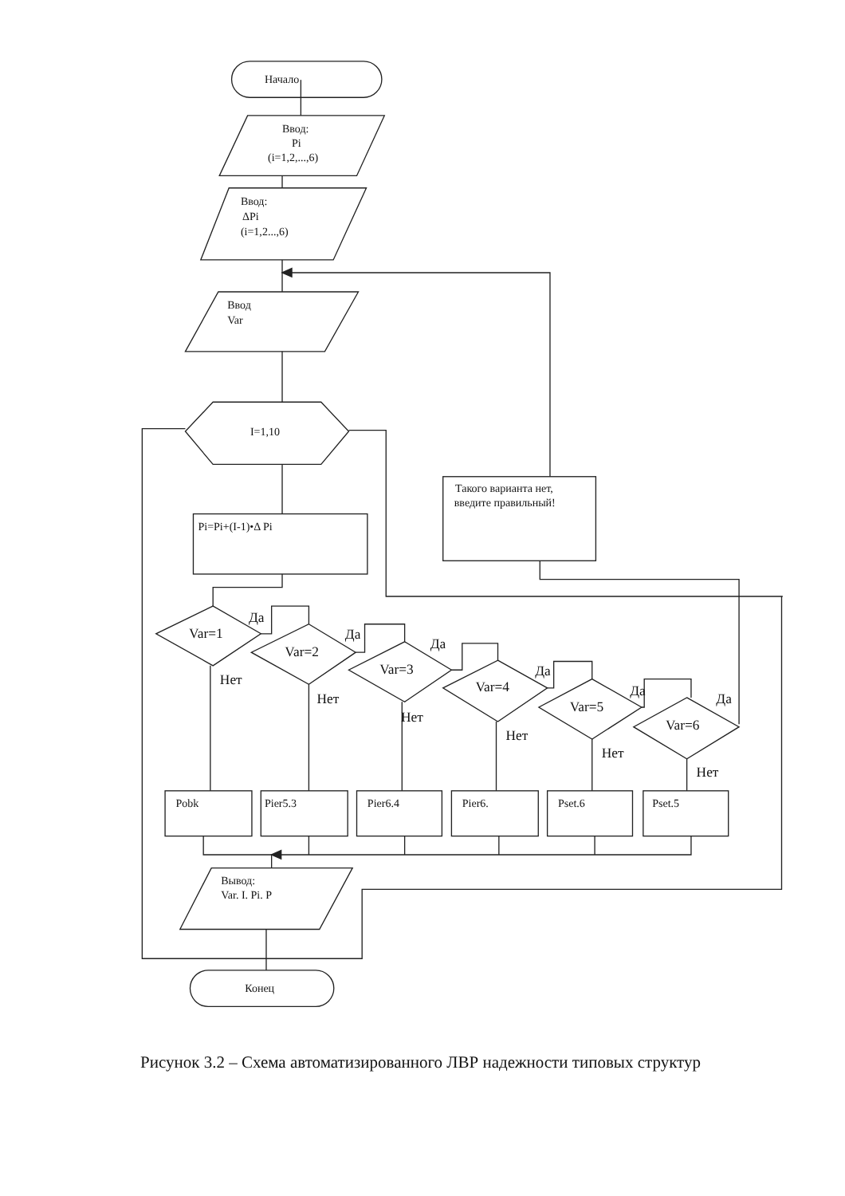Начало
Ввод:
Pi
(i=1,2,...,6)
Ввод:
ΔPi
(i=1,2...,6)
Ввод
Var
I=1,10
Такого варианта нет,
введите правильный!
Pi=Pi+(I-1)•Δ Pi
Var=1
Да
Нет
Var=2
Да
Нет
Var=3
Да
Нет
Var=4
Да
Нет
Var=5
Да
Нет
Var=6
Да
Нет
Pobk
Pier5.3
Pier6.4
Pier6.
Pset.6
Pset.5
Вывод:
Var. I. Pi. P
Конец
Рисунок 3.2 – Схема автоматизированного ЛВР надежности типовых структур